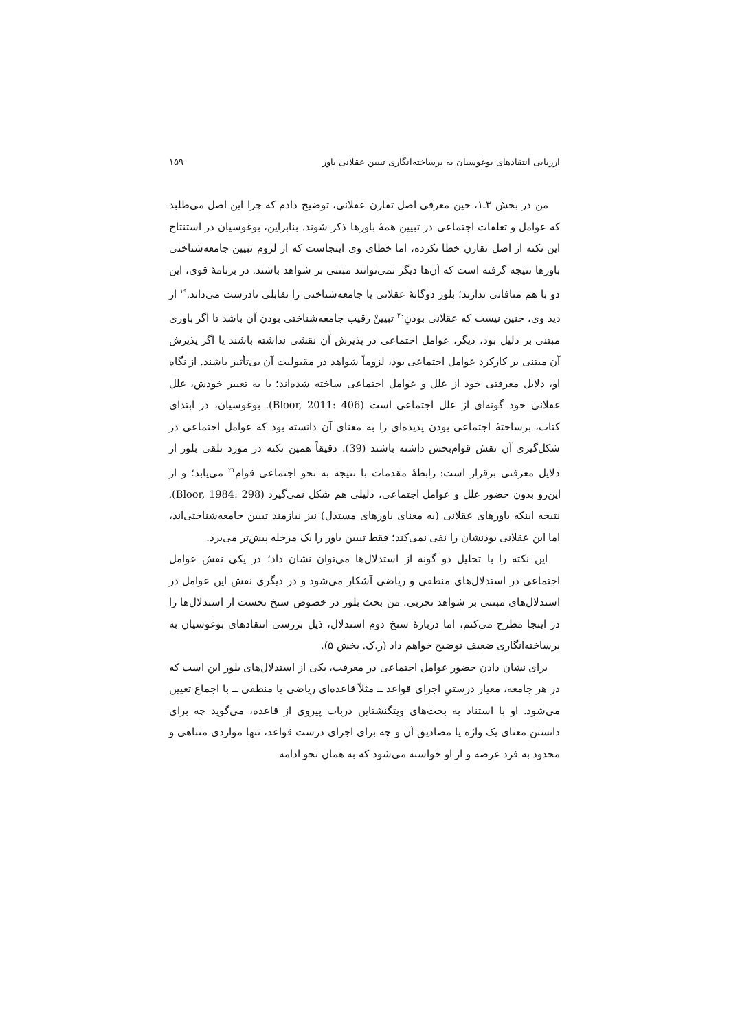ارزیابی انتقادهای بوغوسیان به برساخته‌انگاری تبیین عقلانی باور ۱۵۹
من در بخش ۳ـ۱، حین معرفی اصل تقارن عقلانی، توضیح دادم که چرا این اصل می‌طلبد که عوامل و تعلقات اجتماعی در تبیین همهٔ باورها ذکر شوند. بنابراین، بوغوسیان در استنتاج این نکته از اصل تقارن خطا نکرده، اما خطای وی اینجاست که از لزوم تبیین جامعه‌شناختی باورها نتیجه گرفته است که آن‌ها دیگر نمی‌توانند مبتنی بر شواهد باشند. در برنامهٔ قوی، این دو با هم منافاتی ندارند؛ بلور دوگانهٔ عقلانی یا جامعه‌شناختی را تقابلی نادرست می‌داند.<sup>۱۹</sup> از دید وی، چنین نیست که عقلانی بودنِ<sup>۲۰</sup> تبیینْ رقیب جامعه‌شناختی بودن آن باشد تا اگر باوری مبتنی بر دلیل بود، دیگر، عوامل اجتماعی در پذیرش آن نقشی نداشته باشند یا اگر پذیرش آن مبتنی بر کارکرد عوامل اجتماعی بود، لزوماً شواهد در مقبولیت آن بی‌تأثیر باشند. از نگاه او، دلایل معرفتی خود از علل و عوامل اجتماعی ساخته شده‌اند؛ یا به تعبیر خودش، علل عقلانی خود گونه‌ای از علل اجتماعی است (Bloor, 2011: 406). بوغوسیان، در ابتدای کتاب، برساختهٔ اجتماعی بودن پدیده‌ای را به معنای آن دانسته بود که عوامل اجتماعی در شکل‌گیری آن نقش قوام‌بخش داشته باشند (39). دقیقاً همین نکته در مورد تلقی بلور از دلایل معرفتی برقرار است: رابطهٔ مقدمات با نتیجه به نحو اجتماعی قوام<sup>۲۱</sup> می‌یابد؛ و از این‌رو بدون حضور علل و عوامل اجتماعی، دلیلی هم شکل نمی‌گیرد (Bloor, 1984: 298). نتیجه اینکه باورهای عقلانی (به معنای باورهای مستدل) نیز نیازمند تبیین جامعه‌شناختی‌اند، اما این عقلانی بودنشان را نفی نمی‌کند؛ فقط تبیین باور را یک مرحله پیش‌تر می‌برد.
این نکته را با تحلیل دو گونه از استدلال‌ها می‌توان نشان داد؛ در یکی نقش عوامل اجتماعی در استدلال‌های منطقی و ریاضی آشکار می‌شود و در دیگری نقش این عوامل در استدلال‌های مبتنی بر شواهد تجربی. من بحث بلور در خصوص سنخ نخست از استدلال‌ها را در اینجا مطرح می‌کنم، اما دربارهٔ سنخ دوم استدلال، ذیل بررسی انتقادهای بوغوسیان به برساخته‌انگاری ضعیف توضیح خواهم داد (ر.ک. بخش ۵).
برای نشان دادن حضور عوامل اجتماعی در معرفت، یکی از استدلال‌های بلور این است که در هر جامعه، معیار درستیِ اجرای قواعد ــ مثلاً قاعده‌ای ریاضی یا منطقی ــ با اجماع تعیین می‌شود. او با استناد به بحث‌های ویتگنشتاین درباب پیروی از قاعده، می‌گوید چه برای دانستن معنای یک واژه یا مصادیق آن و چه برای اجرای درست قواعد، تنها مواردی متناهی و محدود به فرد عرضه و از او خواسته می‌شود که به همان نحو ادامه